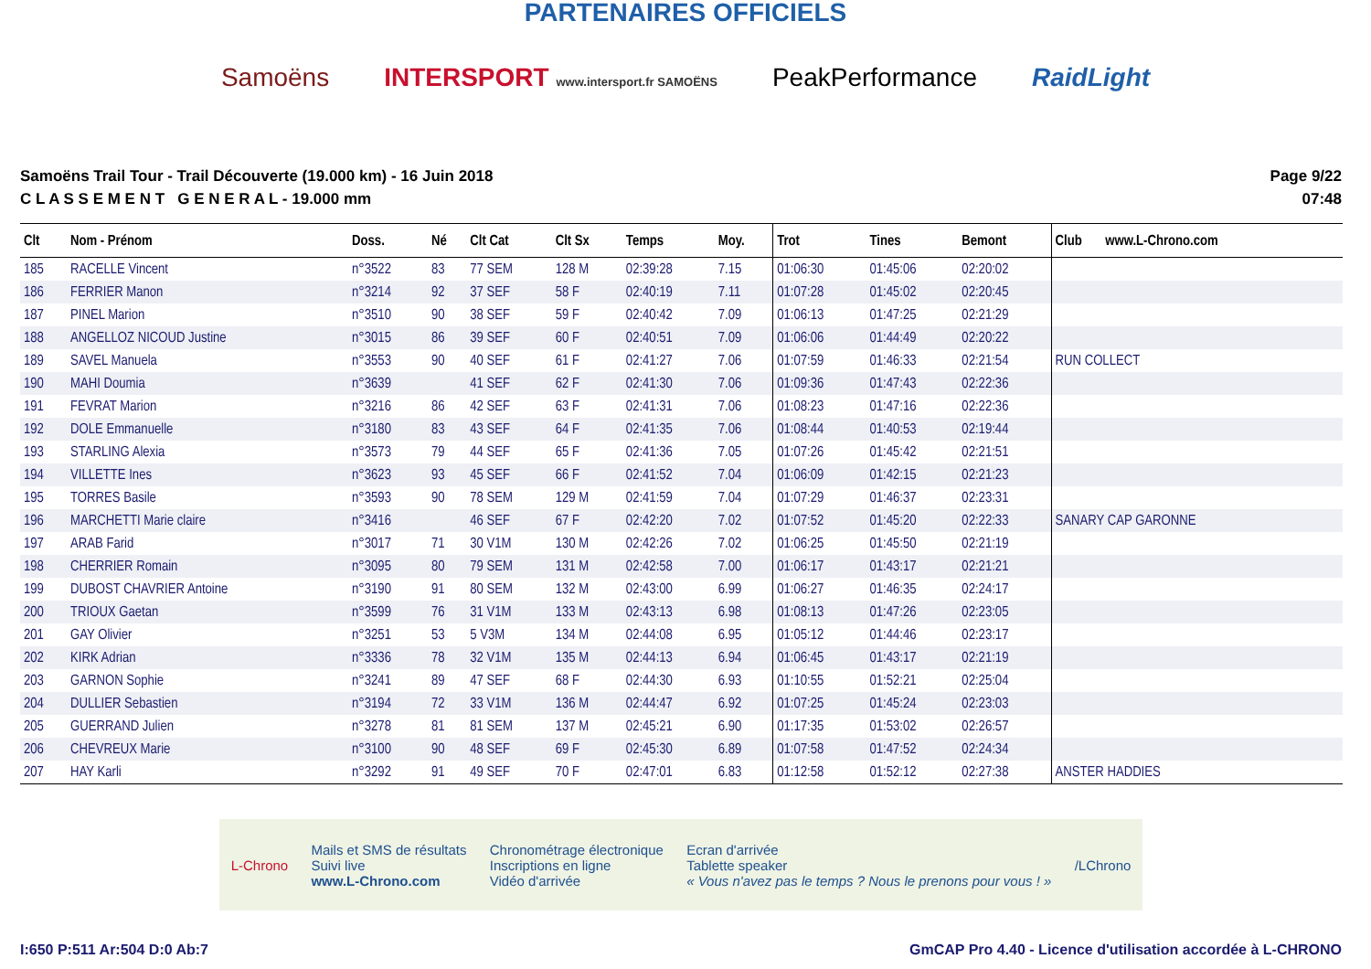PARTENAIRES OFFICIELS
Samoëns INTERSPORT www.intersport.fr SAMOËNS PeakPerformance RaidLight
Samoëns Trail Tour - Trail Découverte (19.000 km) - 16 Juin 2018
C L A S S E M E N T G E N E R A L - 19.000 mm
Page 9/22
07:48
| Clt | Nom - Prénom | Doss. | Né | Clt Cat | Clt Sx | Temps | Moy. | Trot | Tines | Bemont | Club www.L-Chrono.com |
| --- | --- | --- | --- | --- | --- | --- | --- | --- | --- | --- | --- |
| 185 | RACELLE Vincent | n°3522 | 83 | 77 SEM | 128 M | 02:39:28 | 7.15 | 01:06:30 | 01:45:06 | 02:20:02 | |
| 186 | FERRIER Manon | n°3214 | 92 | 37 SEF | 58 F | 02:40:19 | 7.11 | 01:07:28 | 01:45:02 | 02:20:45 | |
| 187 | PINEL Marion | n°3510 | 90 | 38 SEF | 59 F | 02:40:42 | 7.09 | 01:06:13 | 01:47:25 | 02:21:29 | |
| 188 | ANGELLOZ NICOUD Justine | n°3015 | 86 | 39 SEF | 60 F | 02:40:51 | 7.09 | 01:06:06 | 01:44:49 | 02:20:22 | |
| 189 | SAVEL Manuela | n°3553 | 90 | 40 SEF | 61 F | 02:41:27 | 7.06 | 01:07:59 | 01:46:33 | 02:21:54 | RUN COLLECT |
| 190 | MAHI Doumia | n°3639 | | 41 SEF | 62 F | 02:41:30 | 7.06 | 01:09:36 | 01:47:43 | 02:22:36 | |
| 191 | FEVRAT Marion | n°3216 | 86 | 42 SEF | 63 F | 02:41:31 | 7.06 | 01:08:23 | 01:47:16 | 02:22:36 | |
| 192 | DOLE Emmanuelle | n°3180 | 83 | 43 SEF | 64 F | 02:41:35 | 7.06 | 01:08:44 | 01:40:53 | 02:19:44 | |
| 193 | STARLING Alexia | n°3573 | 79 | 44 SEF | 65 F | 02:41:36 | 7.05 | 01:07:26 | 01:45:42 | 02:21:51 | |
| 194 | VILLETTE Ines | n°3623 | 93 | 45 SEF | 66 F | 02:41:52 | 7.04 | 01:06:09 | 01:42:15 | 02:21:23 | |
| 195 | TORRES Basile | n°3593 | 90 | 78 SEM | 129 M | 02:41:59 | 7.04 | 01:07:29 | 01:46:37 | 02:23:31 | |
| 196 | MARCHETTI Marie claire | n°3416 | | 46 SEF | 67 F | 02:42:20 | 7.02 | 01:07:52 | 01:45:20 | 02:22:33 | SANARY CAP GARONNE |
| 197 | ARAB Farid | n°3017 | 71 | 30 V1M | 130 M | 02:42:26 | 7.02 | 01:06:25 | 01:45:50 | 02:21:19 | |
| 198 | CHERRIER Romain | n°3095 | 80 | 79 SEM | 131 M | 02:42:58 | 7.00 | 01:06:17 | 01:43:17 | 02:21:21 | |
| 199 | DUBOST CHAVRIER Antoine | n°3190 | 91 | 80 SEM | 132 M | 02:43:00 | 6.99 | 01:06:27 | 01:46:35 | 02:24:17 | |
| 200 | TRIOUX Gaetan | n°3599 | 76 | 31 V1M | 133 M | 02:43:13 | 6.98 | 01:08:13 | 01:47:26 | 02:23:05 | |
| 201 | GAY Olivier | n°3251 | 53 | 5 V3M | 134 M | 02:44:08 | 6.95 | 01:05:12 | 01:44:46 | 02:23:17 | |
| 202 | KIRK Adrian | n°3336 | 78 | 32 V1M | 135 M | 02:44:13 | 6.94 | 01:06:45 | 01:43:17 | 02:21:19 | |
| 203 | GARNON Sophie | n°3241 | 89 | 47 SEF | 68 F | 02:44:30 | 6.93 | 01:10:55 | 01:52:21 | 02:25:04 | |
| 204 | DULLIER Sebastien | n°3194 | 72 | 33 V1M | 136 M | 02:44:47 | 6.92 | 01:07:25 | 01:45:24 | 02:23:03 | |
| 205 | GUERRAND Julien | n°3278 | 81 | 81 SEM | 137 M | 02:45:21 | 6.90 | 01:17:35 | 01:53:02 | 02:26:57 | |
| 206 | CHEVREUX Marie | n°3100 | 90 | 48 SEF | 69 F | 02:45:30 | 6.89 | 01:07:58 | 01:47:52 | 02:24:34 | |
| 207 | HAY Karli | n°3292 | 91 | 49 SEF | 70 F | 02:47:01 | 6.83 | 01:12:58 | 01:52:12 | 02:27:38 | ANSTER HADDIES |
L-Chrono Mails et SMS de résultats
Suivi live
www.L-Chrono.com Chronométrage électronique
Inscriptions en ligne
Vidéo d'arrivée Ecran d'arrivée
Tablette speaker
« Vous n'avez pas le temps ? Nous le prenons pour vous ! » /LChrono
I:650 P:511 Ar:504 D:0 Ab:7 GmCAP Pro 4.40 - Licence d'utilisation accordée à L-CHRONO